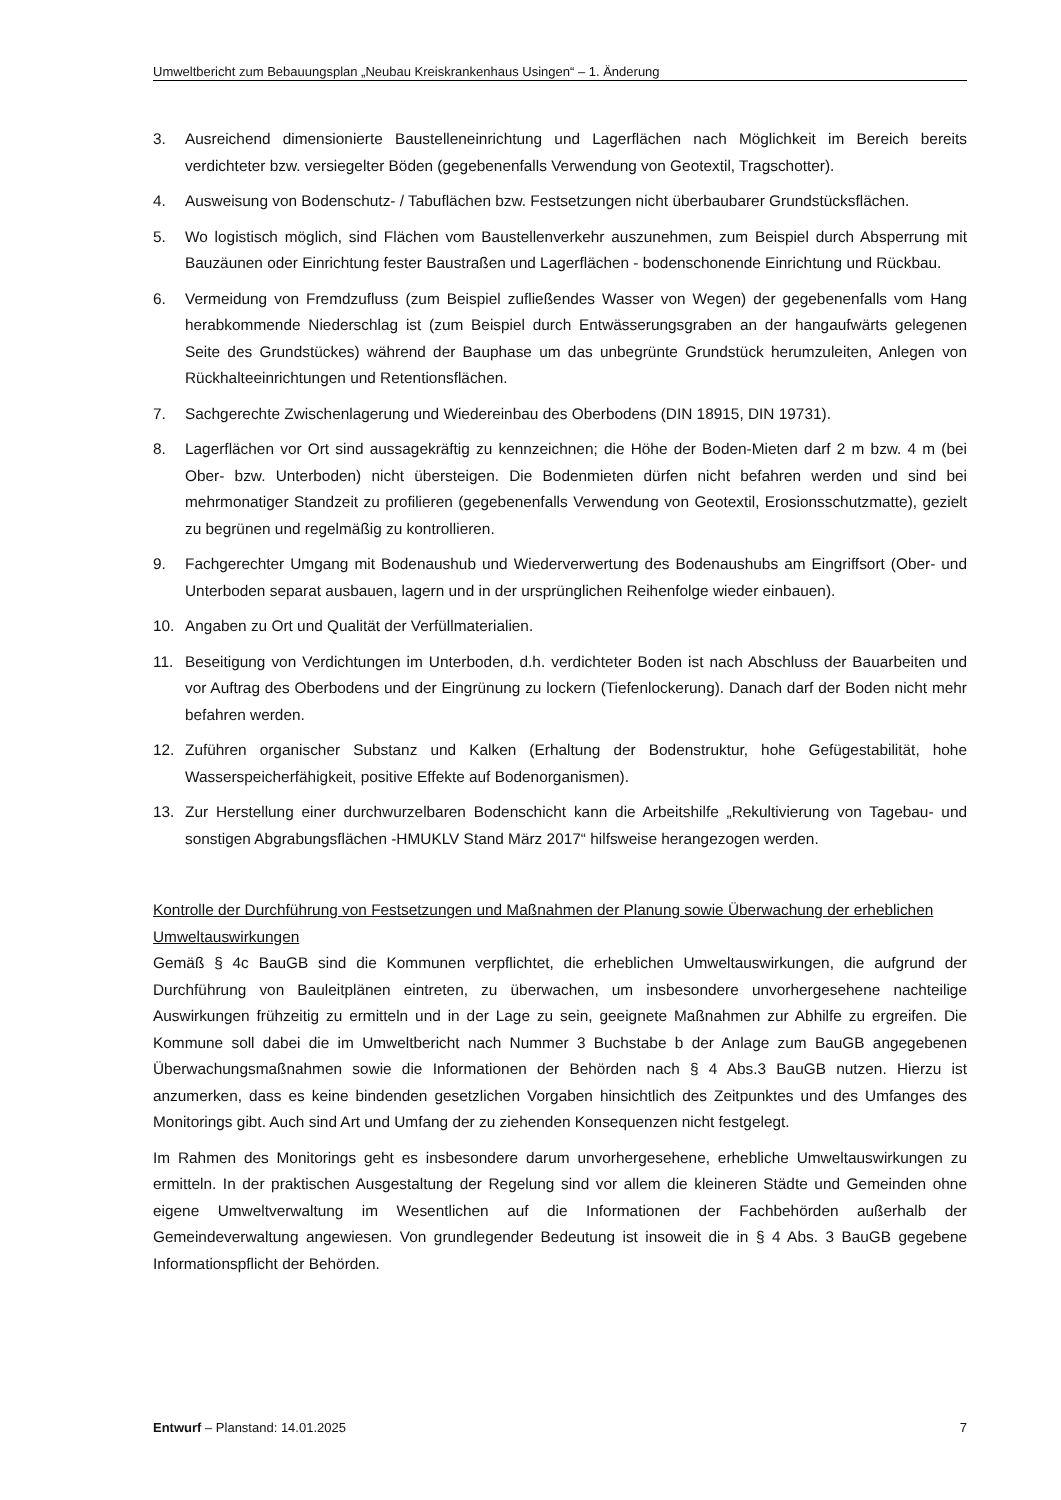Umweltbericht zum Bebauungsplan „Neubau Kreiskrankenhaus Usingen“ – 1. Änderung
3. Ausreichend dimensionierte Baustelleneinrichtung und Lagerflächen nach Möglichkeit im Bereich bereits verdichteter bzw. versiegelter Böden (gegebenenfalls Verwendung von Geotextil, Tragschotter).
4. Ausweisung von Bodenschutz- / Tabuflächen bzw. Festsetzungen nicht überbaubarer Grundstücksflächen.
5. Wo logistisch möglich, sind Flächen vom Baustellenverkehr auszunehmen, zum Beispiel durch Absperrung mit Bauzäunen oder Einrichtung fester Baustraßen und Lagerflächen - bodenschonende Einrichtung und Rückbau.
6. Vermeidung von Fremdzufluss (zum Beispiel zufließendes Wasser von Wegen) der gegebenenfalls vom Hang herabkommende Niederschlag ist (zum Beispiel durch Entwässerungsgraben an der hangaufwärts gelegenen Seite des Grundstückes) während der Bauphase um das unbegrünte Grundstück herumzuleiten, Anlegen von Rückhalteeinrichtungen und Retentionsflächen.
7. Sachgerechte Zwischenlagerung und Wiedereinbau des Oberbodens (DIN 18915, DIN 19731).
8. Lagerflächen vor Ort sind aussagekräftig zu kennzeichnen; die Höhe der Boden-Mieten darf 2 m bzw. 4 m (bei Ober- bzw. Unterboden) nicht übersteigen. Die Bodenmieten dürfen nicht befahren werden und sind bei mehrmonatiger Standzeit zu profilieren (gegebenenfalls Verwendung von Geotextil, Erosionsschutzmatte), gezielt zu begrünen und regelmäßig zu kontrollieren.
9. Fachgerechter Umgang mit Bodenaushub und Wiederverwertung des Bodenaushubs am Eingriffsort (Ober- und Unterboden separat ausbauen, lagern und in der ursprünglichen Reihenfolge wieder einbauen).
10. Angaben zu Ort und Qualität der Verfüllmaterialien.
11. Beseitigung von Verdichtungen im Unterboden, d.h. verdichteter Boden ist nach Abschluss der Bauarbeiten und vor Auftrag des Oberbodens und der Eingrünung zu lockern (Tiefenlockerung). Danach darf der Boden nicht mehr befahren werden.
12. Zuführen organischer Substanz und Kalken (Erhaltung der Bodenstruktur, hohe Gefügestabilität, hohe Wasserspeicherfähigkeit, positive Effekte auf Bodenorganismen).
13. Zur Herstellung einer durchwurzelbaren Bodenschicht kann die Arbeitshilfe „Rekultivierung von Tagebau- und sonstigen Abgrabungsflächen -HMUKLV Stand März 2017“ hilfsweise herangezogen werden.
Kontrolle der Durchführung von Festsetzungen und Maßnahmen der Planung sowie Überwachung der erheblichen Umweltauswirkungen
Gemäß § 4c BauGB sind die Kommunen verpflichtet, die erheblichen Umweltauswirkungen, die aufgrund der Durchführung von Bauleitplänen eintreten, zu überwachen, um insbesondere unvorhergesehene nachteilige Auswirkungen frühzeitig zu ermitteln und in der Lage zu sein, geeignete Maßnahmen zur Abhilfe zu ergreifen. Die Kommune soll dabei die im Umweltbericht nach Nummer 3 Buchstabe b der Anlage zum BauGB angegebenen Überwachungsmaßnahmen sowie die Informationen der Behörden nach § 4 Abs.3 BauGB nutzen. Hierzu ist anzumerken, dass es keine bindenden gesetzlichen Vorgaben hinsichtlich des Zeitpunktes und des Umfanges des Monitorings gibt. Auch sind Art und Umfang der zu ziehenden Konsequenzen nicht festgelegt.
Im Rahmen des Monitorings geht es insbesondere darum unvorhergesehene, erhebliche Umweltauswirkungen zu ermitteln. In der praktischen Ausgestaltung der Regelung sind vor allem die kleineren Städte und Gemeinden ohne eigene Umweltverwaltung im Wesentlichen auf die Informationen der Fachbehörden außerhalb der Gemeindeverwaltung angewiesen. Von grundlegender Bedeutung ist insoweit die in § 4 Abs. 3 BauGB gegebene Informationspflicht der Behörden.
Entwurf – Planstand: 14.01.2025 7